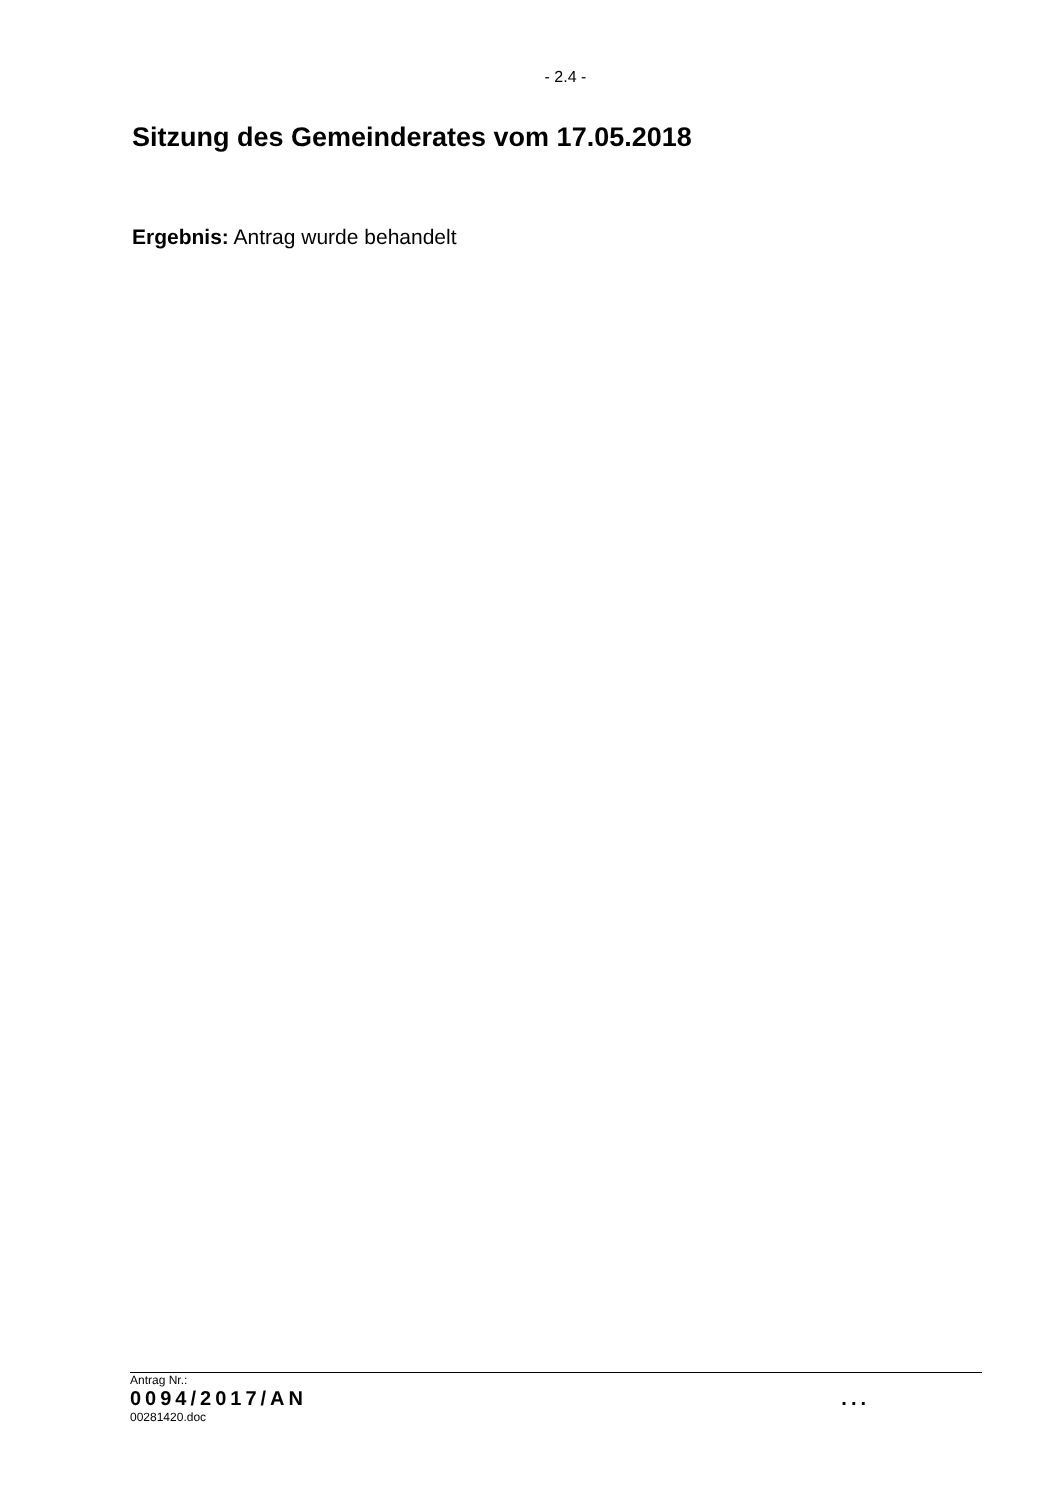- 2.4 -
Sitzung des Gemeinderates vom 17.05.2018
Ergebnis: Antrag wurde behandelt
Antrag Nr.:
0094/2017/AN ...
00281420.doc